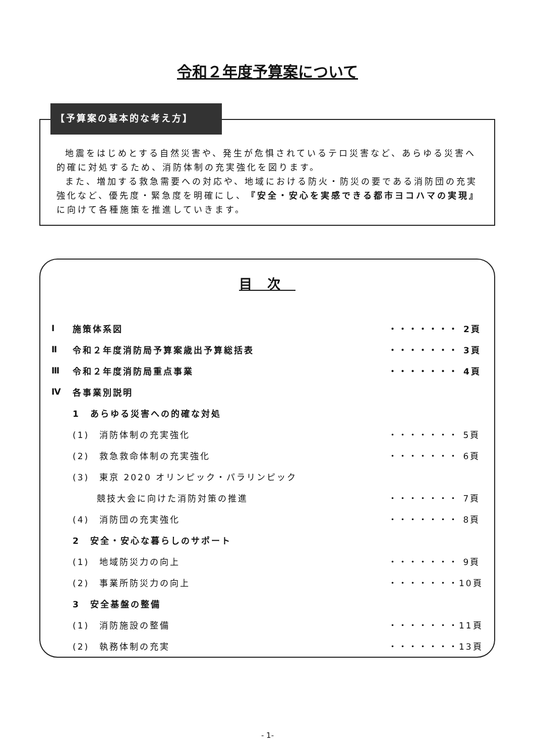令和２年度予算案について
【予算案の基本的な考え方】
地震をはじめとする自然災害や、発生が危惧されているテロ災害など、あらゆる災害へ的確に対処するため、消防体制の充実強化を図ります。
また、増加する救急需要への対応や、地域における防火・防災の要である消防団の充実強化など、優先度・緊急度を明確にし、『安全・安心を実感できる都市ヨコハマの実現』に向けて各種施策を推進していきます。
目次
Ⅰ 施策体系図 ・・・・・・・ 2頁
Ⅱ 令和２年度消防局予算案歳出予算総括表 ・・・・・・・ 3頁
Ⅲ 令和２年度消防局重点事業 ・・・・・・・ 4頁
Ⅳ 各事業別説明
1　あらゆる災害への的確な対処
(1)　消防体制の充実強化 ・・・・・・・ 5頁
(2)　救急救命体制の充実強化 ・・・・・・・ 6頁
(3)　東京 2020 オリンピック・パラリンピック
　　 競技大会に向けた消防対策の推進 ・・・・・・・ 7頁
(4)　消防団の充実強化 ・・・・・・・ 8頁
2　安全・安心な暮らしのサポート
(1)　地域防災力の向上 ・・・・・・・ 9頁
(2)　事業所防災力の向上 ・・・・・・・10頁
3　安全基盤の整備
(1)　消防施設の整備 ・・・・・・・11頁
(2)　執務体制の充実 ・・・・・・・13頁
- 1-